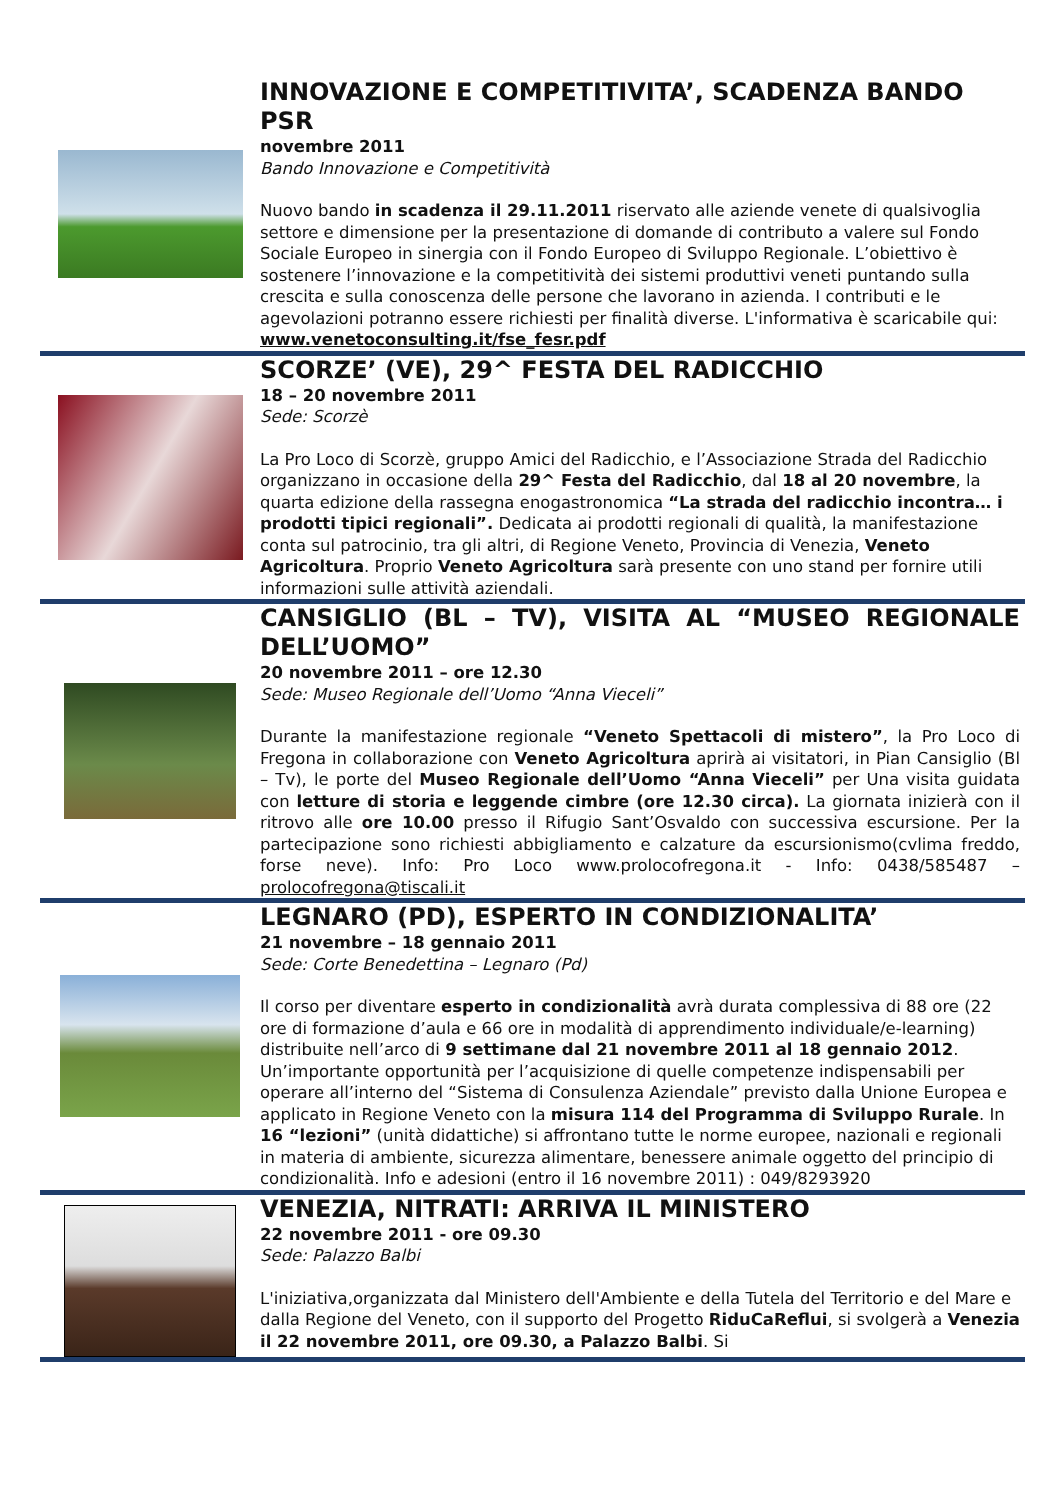INNOVAZIONE E COMPETITIVITA’, SCADENZA BANDO PSR
novembre 2011
Bando Innovazione e Competitività
Nuovo bando in scadenza il 29.11.2011 riservato alle aziende venete di qualsivoglia settore e dimensione per la presentazione di domande di contributo a valere sul Fondo Sociale Europeo in sinergia con il Fondo Europeo di Sviluppo Regionale. L’obiettivo è sostenere l’innovazione e la competitività dei sistemi produttivi veneti puntando sulla crescita e sulla conoscenza delle persone che lavorano in azienda. I contributi e le agevolazioni potranno essere richiesti per finalità diverse. L'informativa è scaricabile qui: www.venetoconsulting.it/fse_fesr.pdf
SCORZE’ (VE), 29^ FESTA DEL RADICCHIO
18 – 20 novembre 2011
Sede: Scorzè
La Pro Loco di Scorzè, gruppo Amici del Radicchio, e l’Associazione Strada del Radicchio organizzano in occasione della 29^ Festa del Radicchio, dal 18 al 20 novembre, la quarta edizione della rassegna enogastronomica “La strada del radicchio incontra… i prodotti tipici regionali”. Dedicata ai prodotti regionali di qualità, la manifestazione conta sul patrocinio, tra gli altri, di Regione Veneto, Provincia di Venezia, Veneto Agricoltura. Proprio Veneto Agricoltura sarà presente con uno stand per fornire utili informazioni sulle attività aziendali.
CANSIGLIO (BL – TV), VISITA AL “MUSEO REGIONALE DELL’UOMO”
20 novembre 2011 – ore 12.30
Sede: Museo Regionale dell’Uomo “Anna Vieceli”
Durante la manifestazione regionale “Veneto Spettacoli di mistero”, la Pro Loco di Fregona in collaborazione con Veneto Agricoltura aprirà ai visitatori, in Pian Cansiglio (Bl – Tv), le porte del Museo Regionale dell’Uomo “Anna Vieceli” per Una visita guidata con letture di storia e leggende cimbre (ore 12.30 circa). La giornata inizierà con il ritrovo alle ore 10.00 presso il Rifugio Sant’Osvaldo con successiva escursione. Per la partecipazione sono richiesti abbigliamento e calzature da escursionismo(cvlima freddo, forse neve). Info: Pro Loco www.prolocofregona.it - Info: 0438/585487 – prolocofregona@tiscali.it
LEGNARO (PD), ESPERTO IN CONDIZIONALITA’
21 novembre – 18 gennaio 2011
Sede: Corte Benedettina – Legnaro (Pd)
Il corso per diventare esperto in condizionalità avrà durata complessiva di 88 ore (22 ore di formazione d’aula e 66 ore in modalità di apprendimento individuale/e-learning) distribuite nell’arco di 9 settimane dal 21 novembre 2011 al 18 gennaio 2012. Un’importante opportunità per l’acquisizione di quelle competenze indispensabili per operare all’interno del “Sistema di Consulenza Aziendale” previsto dalla Unione Europea e applicato in Regione Veneto con la misura 114 del Programma di Sviluppo Rurale. In 16 “lezioni” (unità didattiche) si affrontano tutte le norme europee, nazionali e regionali in materia di ambiente, sicurezza alimentare, benessere animale oggetto del principio di condizionalità. Info e adesioni (entro il 16 novembre 2011) : 049/8293920
VENEZIA, NITRATI: ARRIVA IL MINISTERO
22 novembre 2011 - ore 09.30
Sede: Palazzo Balbi
L'iniziativa,organizzata dal Ministero dell'Ambiente e della Tutela del Territorio e del Mare e dalla Regione del Veneto, con il supporto del Progetto RiduCaReflui, si svolgerà a Venezia il 22 novembre 2011, ore 09.30, a Palazzo Balbi. Si